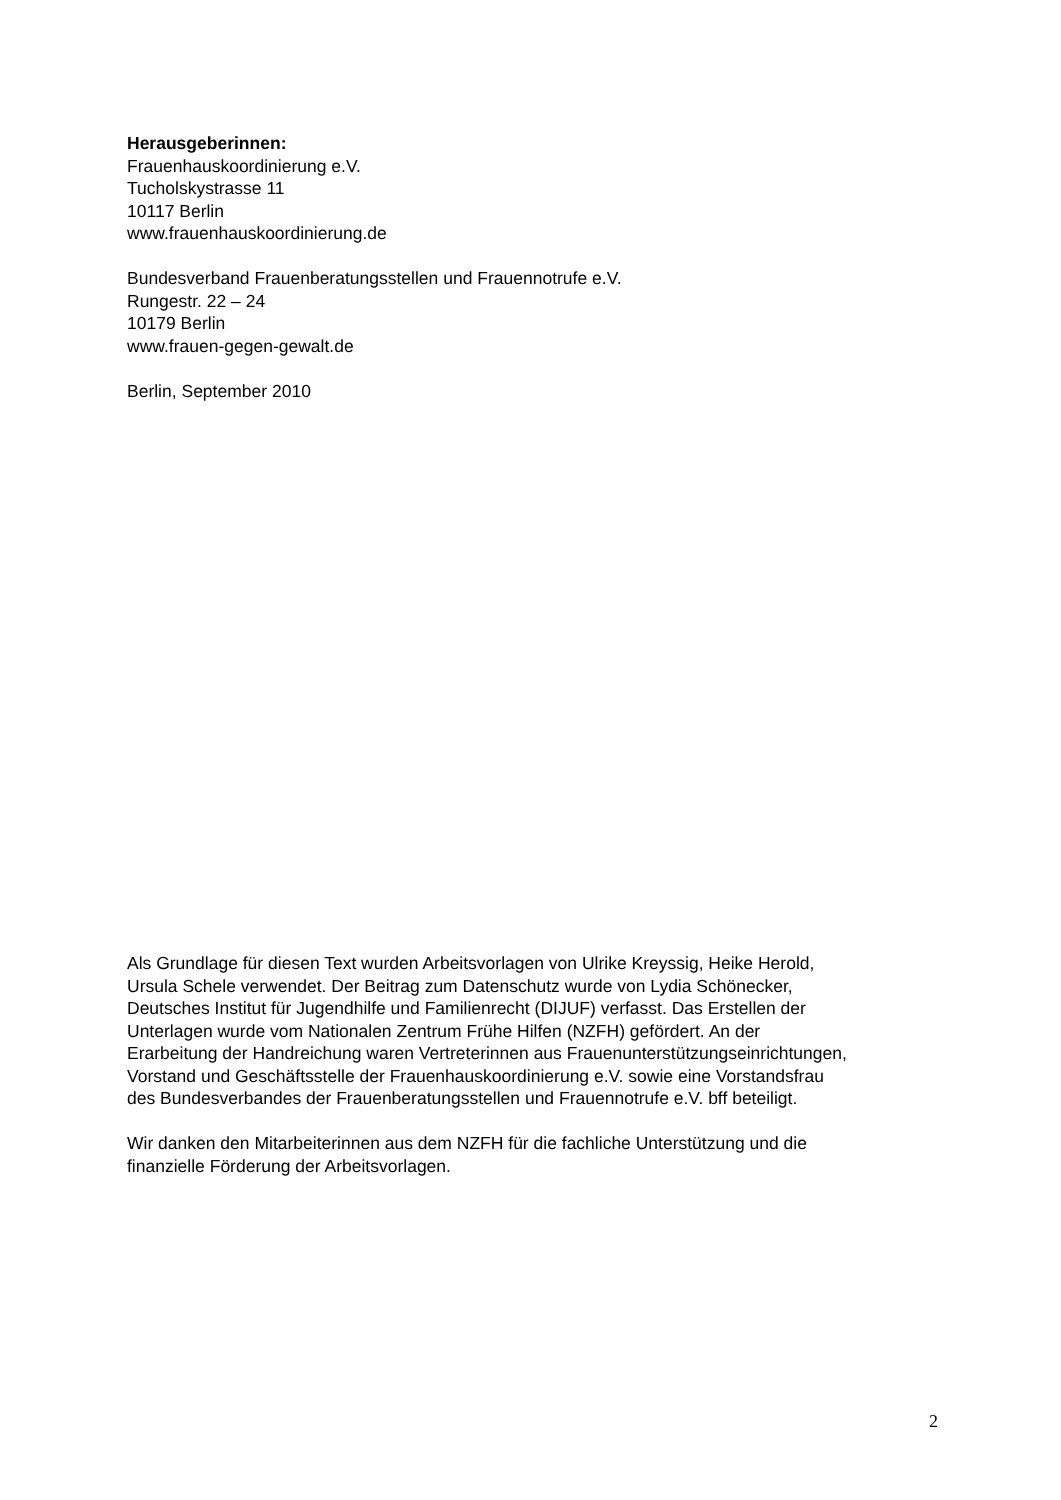Herausgeberinnen:
Frauenhauskoordinierung e.V.
Tucholskystrasse 11
10117 Berlin
www.frauenhauskoordinierung.de
Bundesverband Frauenberatungsstellen und Frauennotrufe e.V.
Rungestr. 22 – 24
10179 Berlin
www.frauen-gegen-gewalt.de
Berlin, September 2010
Als Grundlage für diesen Text wurden Arbeitsvorlagen von Ulrike Kreyssig, Heike Herold,
Ursula Schele verwendet. Der Beitrag zum Datenschutz wurde von Lydia Schönecker,
Deutsches Institut für Jugendhilfe und Familienrecht (DIJUF) verfasst. Das Erstellen der
Unterlagen wurde vom Nationalen Zentrum Frühe Hilfen (NZFH) gefördert. An der
Erarbeitung der Handreichung waren Vertreterinnen aus Frauenunterstützungseinrichtungen,
Vorstand und Geschäftsstelle der Frauenhauskoordinierung e.V. sowie eine Vorstandsfrau
des Bundesverbandes der Frauenberatungsstellen und Frauennotrufe e.V. bff beteiligt.
Wir danken den Mitarbeiterinnen aus dem NZFH für die fachliche Unterstützung und die
finanzielle Förderung der Arbeitsvorlagen.
2